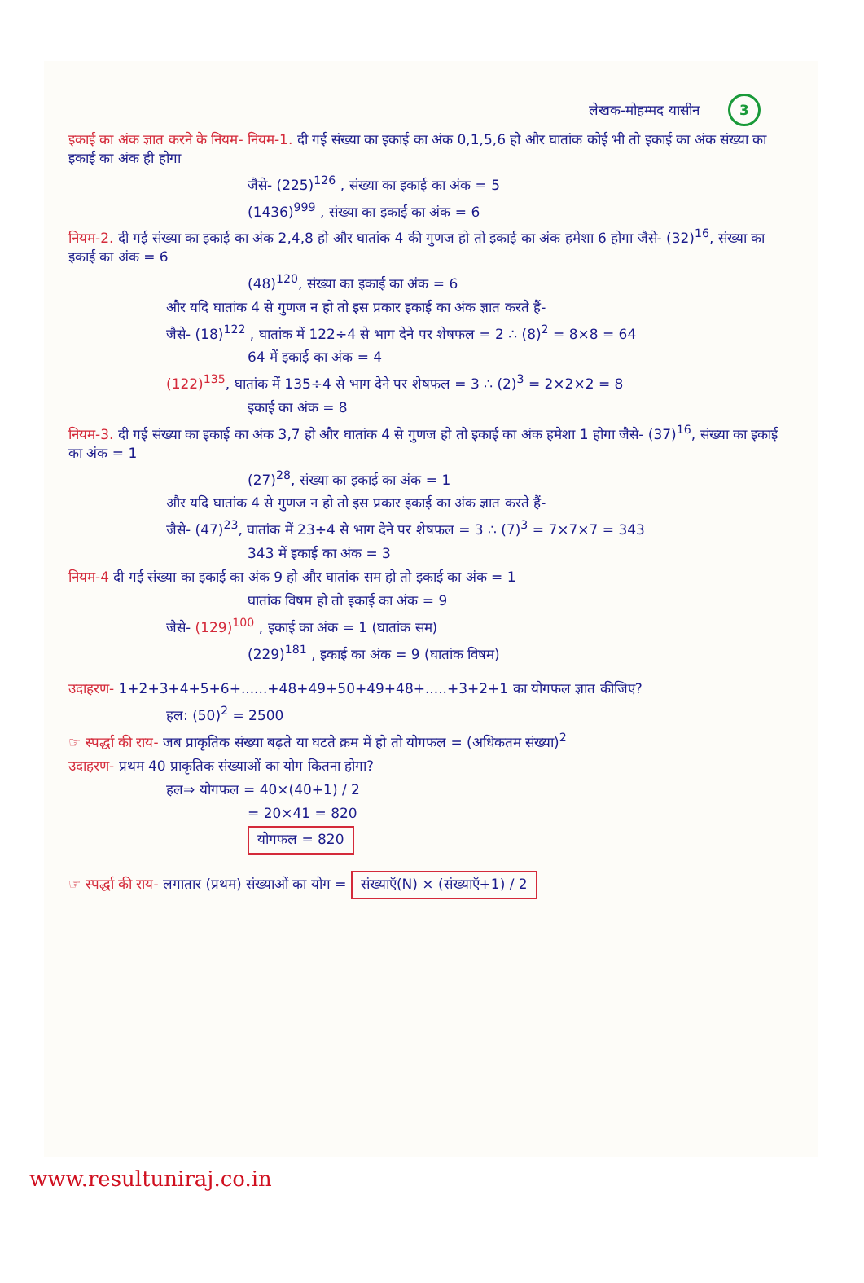लेखक-मोहम्मद यासीन 3
इकाई का अंक ज्ञात करने के नियम- नियम-1. दी गई संख्या का इकाई का अंक 0,1,5,6 हो और घातांक कोई भी तो इकाई का अंक संख्या का इकाई का अंक ही होगा
जैसे- (225)<sup>126</sup> , संख्या का इकाई का अंक = 5
(1436)<sup>999</sup> , संख्या का इकाई का अंक = 6
नियम-2. दी गई संख्या का इकाई का अंक 2,4,8 हो और घातांक 4 की गुणज हो तो इकाई का अंक हमेशा 6 होगा जैसे- (32)<sup>16</sup>, संख्या का इकाई का अंक = 6
(48)<sup>120</sup>, संख्या का इकाई का अंक = 6
और यदि घातांक 4 से गुणज न हो तो इस प्रकार इकाई का अंक ज्ञात करते हैं-
जैसे- (18)<sup>122</sup> , घातांक में 122÷4 से भाग देने पर शेषफल = 2 ∴ (8)<sup>2</sup> = 8×8 = 64
64 में इकाई का अंक = 4
(122)<sup>135</sup>, घातांक में 135÷4 से भाग देने पर शेषफल = 3 ∴ (2)<sup>3</sup> = 2×2×2 = 8
इकाई का अंक = 8
नियम-3. दी गई संख्या का इकाई का अंक 3,7 हो और घातांक 4 से गुणज हो तो इकाई का अंक हमेशा 1 होगा जैसे- (37)<sup>16</sup>, संख्या का इकाई का अंक = 1
(27)<sup>28</sup>, संख्या का इकाई का अंक = 1
और यदि घातांक 4 से गुणज न हो तो इस प्रकार इकाई का अंक ज्ञात करते हैं-
जैसे- (47)<sup>23</sup>, घातांक में 23÷4 से भाग देने पर शेषफल = 3 ∴ (7)<sup>3</sup> = 7×7×7 = 343
343 में इकाई का अंक = 3
नियम-4 दी गई संख्या का इकाई का अंक 9 हो और घातांक सम हो तो इकाई का अंक = 1
घातांक विषम हो तो इकाई का अंक = 9
जैसे- (129)<sup>100</sup> , इकाई का अंक = 1 (घातांक सम)
(229)<sup>181</sup> , इकाई का अंक = 9 (घातांक विषम)
उदाहरण- 1+2+3+4+5+6+......+48+49+50+49+48+.....+3+2+1 का योगफल ज्ञात कीजिए?
हल: (50)<sup>2</sup> = 2500
☞ स्पर्द्धा की राय- जब प्राकृतिक संख्या बढ़ते या घटते क्रम में हो तो योगफल = (अधिकतम संख्या)<sup>2</sup>
उदाहरण- प्रथम 40 प्राकृतिक संख्याओं का योग कितना होगा?
हल⇒ योगफल = 40×(40+1) / 2
= 20×41 = 820
योगफल = 820
☞ स्पर्द्धा की राय- लगातार (प्रथम) संख्याओं का योग = संख्याएँ(N) × (संख्याएँ+1) / 2
www.resultuniraj.co.in